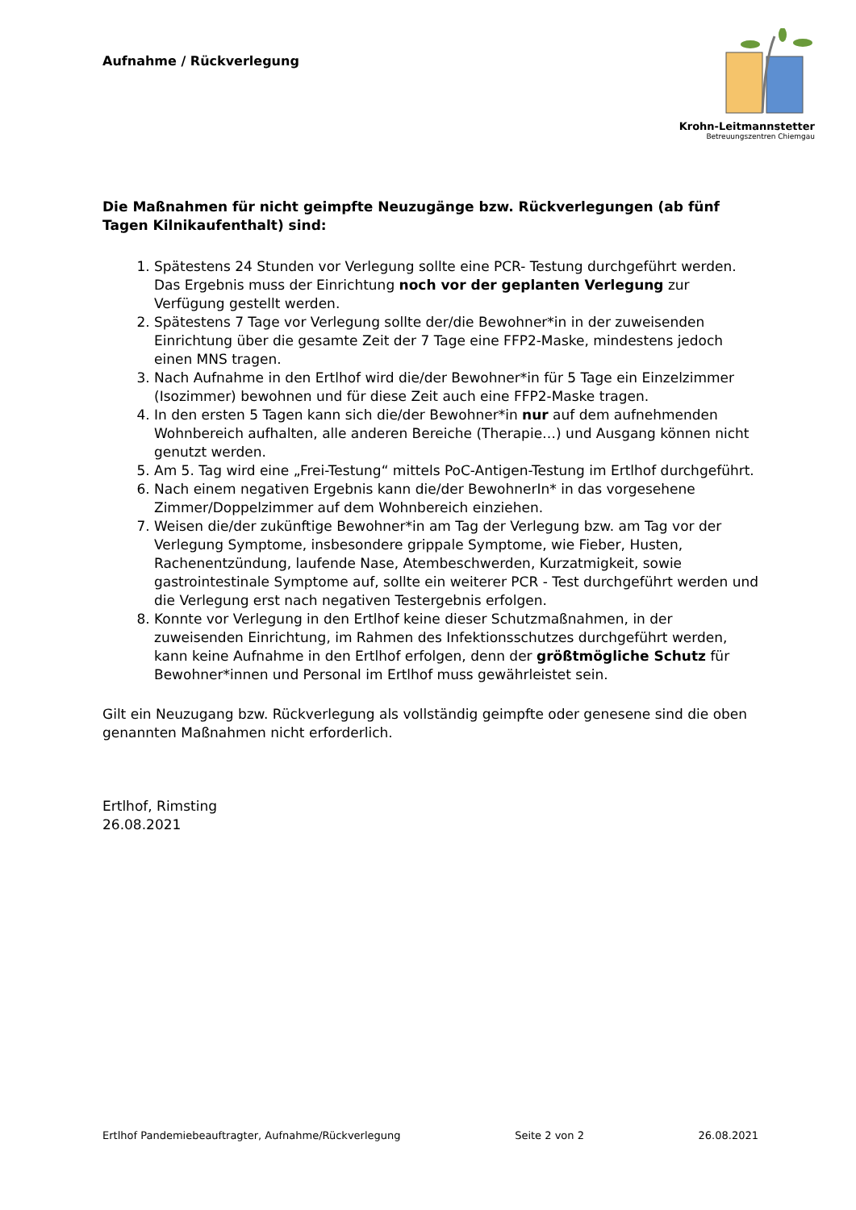Aufnahme / Rückverlegung
Krohn-Leitmannstetter
Betreuungszentren Chiemgau
Die Maßnahmen für nicht geimpfte Neuzugänge bzw. Rückverlegungen (ab fünf Tagen Kilnikaufenthalt) sind:
1. Spätestens 24 Stunden vor Verlegung sollte eine PCR- Testung durchgeführt werden. Das Ergebnis muss der Einrichtung noch vor der geplanten Verlegung zur Verfügung gestellt werden.
2. Spätestens 7 Tage vor Verlegung sollte der/die Bewohner*in in der zuweisenden Einrichtung über die gesamte Zeit der 7 Tage eine FFP2-Maske, mindestens jedoch einen MNS tragen.
3. Nach Aufnahme in den Ertlhof wird die/der Bewohner*in für 5 Tage ein Einzelzimmer (Isozimmer) bewohnen und für diese Zeit auch eine FFP2-Maske tragen.
4. In den ersten 5 Tagen kann sich die/der Bewohner*in nur auf dem aufnehmenden Wohnbereich aufhalten, alle anderen Bereiche (Therapie…) und Ausgang können nicht genutzt werden.
5. Am 5. Tag wird eine „Frei-Testung“ mittels PoC-Antigen-Testung im Ertlhof durchgeführt.
6. Nach einem negativen Ergebnis kann die/der BewohnerIn* in das vorgesehene Zimmer/Doppelzimmer auf dem Wohnbereich einziehen.
7. Weisen die/der zukünftige Bewohner*in am Tag der Verlegung bzw. am Tag vor der Verlegung Symptome, insbesondere grippale Symptome, wie Fieber, Husten, Rachenentzündung, laufende Nase, Atembeschwerden, Kurzatmigkeit, sowie gastrointestinale Symptome auf, sollte ein weiterer PCR - Test durchgeführt werden und die Verlegung erst nach negativen Testergebnis erfolgen.
8. Konnte vor Verlegung in den Ertlhof keine dieser Schutzmaßnahmen, in der zuweisenden Einrichtung, im Rahmen des Infektionsschutzes durchgeführt werden, kann keine Aufnahme in den Ertlhof erfolgen, denn der größtmögliche Schutz für Bewohner*innen und Personal im Ertlhof muss gewährleistet sein.
Gilt ein Neuzugang bzw. Rückverlegung als vollständig geimpfte oder genesene sind die oben genannten Maßnahmen nicht erforderlich.
Ertlhof, Rimsting
26.08.2021
Ertlhof Pandemiebeauftragter, Aufnahme/Rückverlegung Seite 2 von 2 26.08.2021